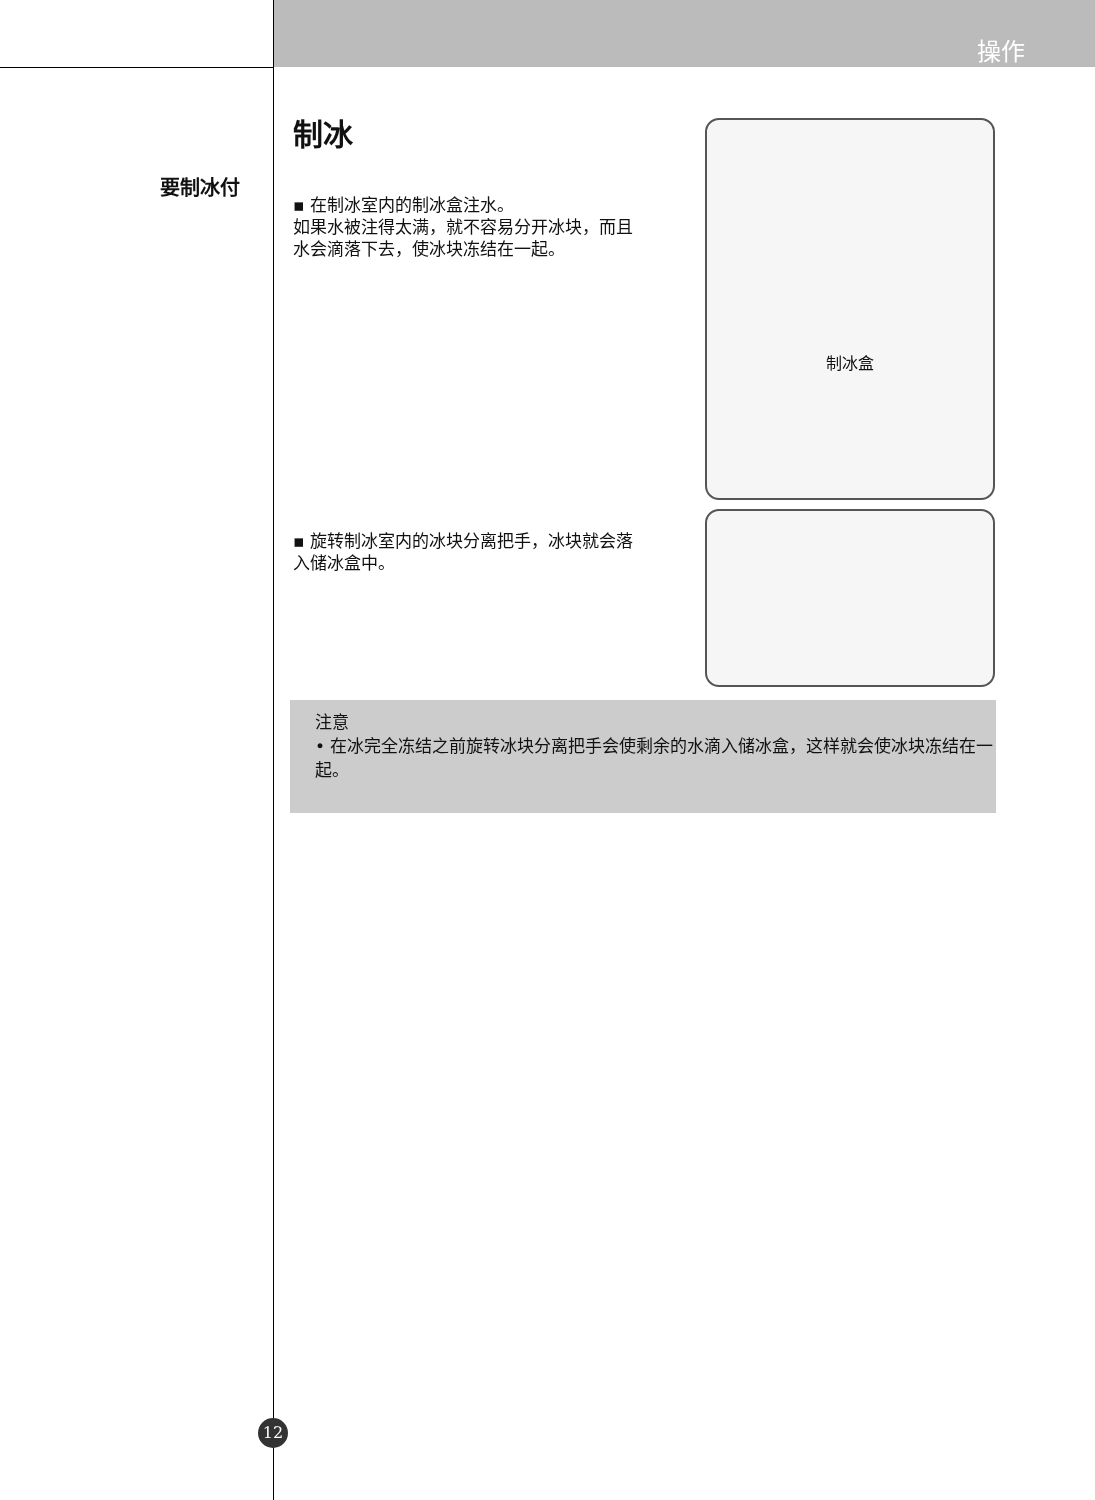操作
要制冰付
制冰
▪ 在制冰室内的制冰盒注水。
如果水被注得太满，就不容易分开冰块，而且水会滴落下去，使冰块冻结在一起。
▪ 旋转制冰室内的冰块分离把手，冰块就会落入储冰盒中。
制冰盒
注意
• 在冰完全冻结之前旋转冰块分离把手会使剩余的水滴入储冰盒，这样就会使冰块冻结在一起。
12